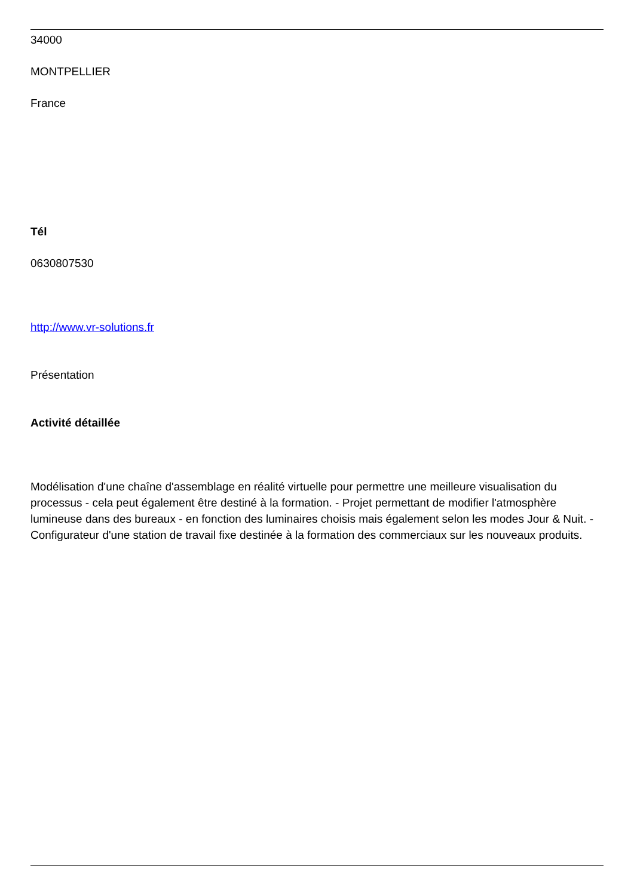34000
MONTPELLIER
France
Tél
0630807530
http://www.vr-solutions.fr
Présentation
Activité détaillée
Modélisation d'une chaîne d'assemblage en réalité virtuelle pour permettre une meilleure visualisation du processus - cela peut également être destiné à la formation. - Projet permettant de modifier l'atmosphère lumineuse dans des bureaux - en fonction des luminaires choisis mais également selon les modes Jour & Nuit. - Configurateur d'une station de travail fixe destinée à la formation des commerciaux sur les nouveaux produits.